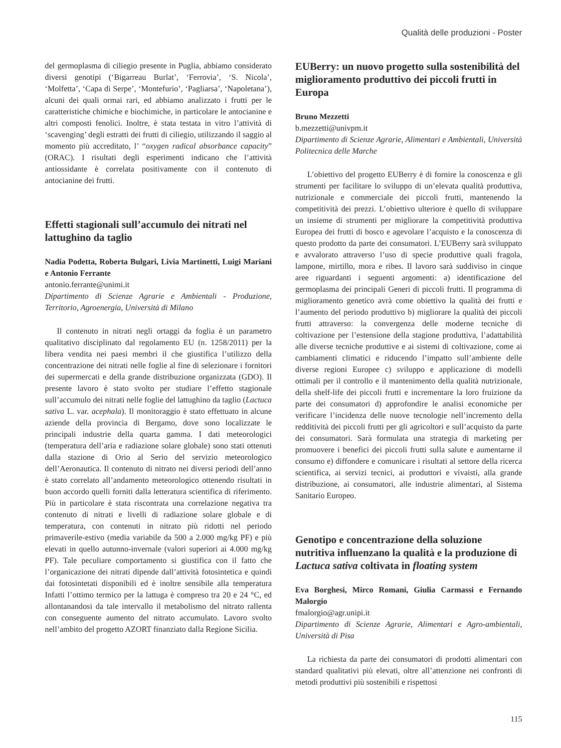Qualità delle produzioni - Poster
del germoplasma di ciliegio presente in Puglia, abbiamo considerato diversi genotipi (‘Bigarreau Burlat’, ‘Ferrovia’, ‘S. Nicola’, ‘Molfetta’, ‘Capa di Serpe’, ‘Montefurio’, ‘Pagliarsa’, ‘Napoletana’), alcuni dei quali ormai rari, ed abbiamo analizzato i frutti per le caratteristiche chimiche e biochimiche, in particolare le antocianine e altri composti fenolici. Inoltre, è stata testata in vitro l’attività di ‘scavenging’ degli estratti dei frutti di ciliegio, utilizzando il saggio al momento più accreditato, l’ “oxygen radical absorbance capacity” (ORAC). I risultati degli esperimenti indicano che l’attività antiossidante è correlata positivamente con il contenuto di antocianine dei frutti.
Effetti stagionali sull’accumulo dei nitrati nel lattughino da taglio
Nadia Podetta, Roberta Bulgari, Livia Martinetti, Luigi Mariani e Antonio Ferrante
antonio.ferrante@unimi.it
Dipartimento di Scienze Agrarie e Ambientali - Produzione, Territorio, Agroenergia, Università di Milano
Il contenuto in nitrati negli ortaggi da foglia è un parametro qualitativo disciplinato dal regolamento EU (n. 1258/2011) per la libera vendita nei paesi membri il che giustifica l’utilizzo della concentrazione dei nitrati nelle foglie al fine di selezionare i fornitori dei supermercati e della grande distribuzione organizzata (GDO). Il presente lavoro è stato svolto per studiare l’effetto stagionale sull’accumulo dei nitrati nelle foglie del lattughino da taglio (Lactuca sativa L. var. acephala). Il monitoraggio è stato effettuato in alcune aziende della provincia di Bergamo, dove sono localizzate le principali industrie della quarta gamma. I dati meteorologici (temperatura dell’aria e radiazione solare globale) sono stati ottenuti dalla stazione di Orio al Serio del servizio meteorologico dell’Aeronautica. Il contenuto di nitrato nei diversi periodi dell’anno è stato correlato all’andamento meteorologico ottenendo risultati in buon accordo quelli forniti dalla letteratura scientifica di riferimento. Più in particolare è stata riscontrata una correlazione negativa tra contenuto di nitrati e livelli di radiazione solare globale e di temperatura, con contenuti in nitrato più ridotti nel periodo primaverile-estivo (media variabile da 500 a 2.000 mg/kg PF) e più elevati in quello autunno-invernale (valori superiori ai 4.000 mg/kg PF). Tale peculiare comportamento si giustifica con il fatto che l’organicazione dei nitrati dipende dall’attività fotosintetica e quindi dai fotosintetati disponibili ed è inoltre sensibile alla temperatura Infatti l’ottimo termico per la lattuga è compreso tra 20 e 24 °C, ed allontanandosi da tale intervallo il metabolismo del nitrato rallenta con conseguente aumento del nitrato accumulato. Lavoro svolto nell’ambito del progetto AZORT finanziato dalla Regione Sicilia.
EUBerry: un nuovo progetto sulla sostenibilità del miglioramento produttivo dei piccoli frutti in Europa
Bruno Mezzetti
b.mezzetti@univpm.it
Dipartimento di Scienze Agrarie, Alimentari e Ambientali, Università Politecnica delle Marche
L’obiettivo del progetto EUBerry è di fornire la conoscenza e gli strumenti per facilitare lo sviluppo di un’elevata qualità produttiva, nutrizionale e commerciale dei piccoli frutti, mantenendo la competitività dei prezzi. L’obiettivo ulteriore è quello di sviluppare un insieme di strumenti per migliorare la competitività produttiva Europea dei frutti di bosco e agevolare l’acquisto e la conoscenza di questo prodotto da parte dei consumatori. L’EUBerry sarà sviluppato e avvalorato attraverso l’uso di specie produttive quali fragola, lampone, mirtillo, mora e ribes. Il lavoro sarà suddiviso in cinque aree riguardanti i seguenti argomenti: a) identificazione del germoplasma dei principali Generi di piccoli frutti. Il programma di miglioramento genetico avrà come obiettivo la qualità dei frutti e l’aumento del periodo produttivo b) migliorare la qualità dei piccoli frutti attraverso: la convergenza delle moderne tecniche di coltivazione per l’estensione della stagione produttiva, l’adattabilità alle diverse tecniche produttive e ai sistemi di coltivazione, come ai cambiamenti climatici e riducendo l’impatto sull’ambiente delle diverse regioni Europee c) sviluppo e applicazione di modelli ottimali per il controllo e il mantenimento della qualità nutrizionale, della shelf-life dei piccoli frutti e incrementare la loro fruizione da parte dei consumatori d) approfondire le analisi economiche per verificare l’incidenza delle nuove tecnologie nell’incremento della redditività dei piccoli frutti per gli agricoltori e sull’acquisto da parte dei consumatori. Sarà formulata una strategia di marketing per promuovere i benefici dei piccoli frutti sulla salute e aumentarne il consumo e) diffondere e comunicare i risultati al settore della ricerca scientifica, ai servizi tecnici, ai produttori e vivaisti, alla grande distribuzione, ai consumatori, alle industrie alimentari, al Sistema Sanitario Europeo.
Genotipo e concentrazione della soluzione nutritiva influenzano la qualità e la produzione di Lactuca sativa coltivata in floating system
Eva Borghesi, Mirco Romani, Giulia Carmassi e Fernando Malorgio
fmalorgio@agr.unipi.it
Dipartimento di Scienze Agrarie, Alimentari e Agro-ambientali, Università di Pisa
La richiesta da parte dei consumatori di prodotti alimentari con standard qualitativi più elevati, oltre all’attenzione nei confronti di metodi produttivi più sostenibili e rispettosi
115